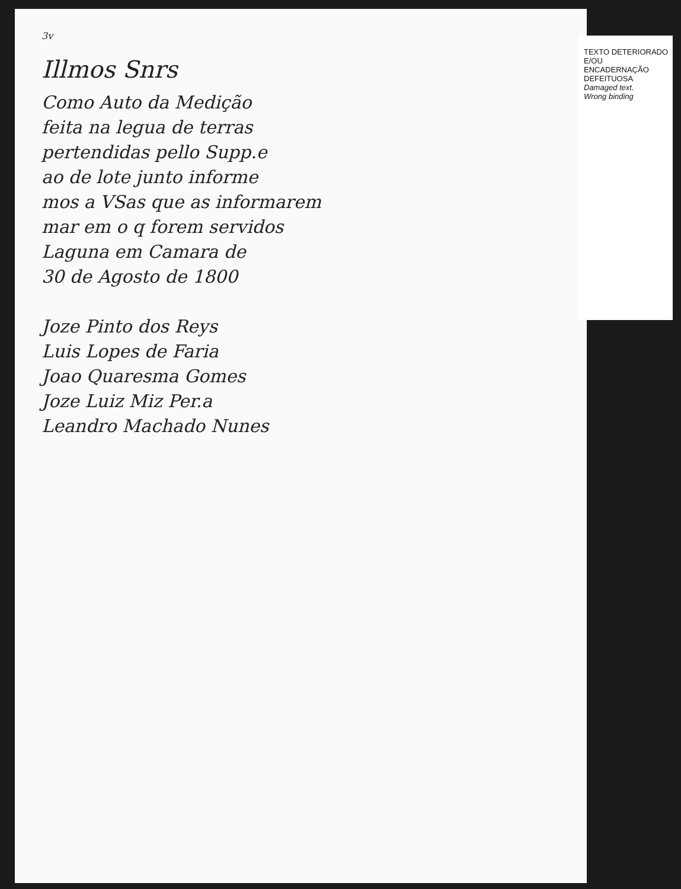3v
Illmos Snrs
Como Auto da Medição
feita na legua de terras
pertendidas pello Supp.e
ao de lote junto informe
mos a VSas que as informarem
mar em o q forem servidos
Laguna em Camara de
30 de Agosto de 1800
Joze Pinto dos Reys
Luis Lopes de Faria
Joao Quaresma Gomes
Joze Luiz Miz Per.a
Leandro Machado Nunes
TEXTO DETERIORADO E/OU
ENCADERNAÇÃO DEFEITUOSA
Damaged text.
Wrong binding